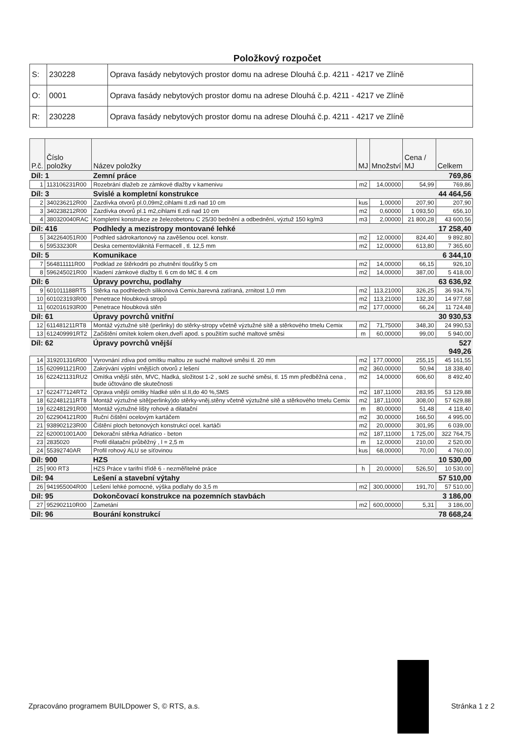Položkový rozpočet
| S: | 230228 | Oprava fasády nebytových prostor domu na adrese Dlouhá č.p. 4211 - 4217 ve Zlíně |
| O: | 0001 | Oprava fasády nebytových prostor domu na adrese Dlouhá č.p. 4211 - 4217 ve Zlíně |
| R: | 230228 | Oprava fasády nebytových prostor domu na adrese Dlouhá č.p. 4211 - 4217 ve Zlíně |
| P.č. | Číslo položky | Název položky | MJ | Množství | Cena / MJ | Celkem |
| --- | --- | --- | --- | --- | --- | --- |
| Díl: 1 | | Zemní práce | | | | 769,86 |
| 1 | 113106231R00 | Rozebrání dlažeb ze zámkové dlažby v kamenivu | m2 | 14,00000 | 54,99 | 769,86 |
| Díl: 3 | | Svislé a kompletní konstrukce | | | | 44 464,56 |
| 2 | 340236212R00 | Zazdívka otvorů pl.0,09m2,cihlami tl.zdi nad 10 cm | kus | 1,00000 | 207,90 | 207,90 |
| 3 | 340238212R00 | Zazdívka otvorů pl.1 m2,cihlami tl.zdi nad 10 cm | m2 | 0,60000 | 1 093,50 | 656,10 |
| 4 | 380320040RAC | Kompletní konstrukce ze železobetonu C 25/30 bednění a odbednění, výztuž 150 kg/m3 | m3 | 2,00000 | 21 800,28 | 43 600,56 |
| Díl: 416 | | Podhledy a mezistropy montované lehké | | | | 17 258,40 |
| 5 | 342264051R00 | Podhled sádrokartonový na zavěšenou ocel. konstr. | m2 | 12,00000 | 824,40 | 9 892,80 |
| 6 | 59533230R | Deska cementovláknitá Fermacell , tl. 12,5 mm | m2 | 12,00000 | 613,80 | 7 365,60 |
| Díl: 5 | | Komunikace | | | | 6 344,10 |
| 7 | 564811111R00 | Podklad ze štěrkodrti po zhutnění tloušťky 5 cm | m2 | 14,00000 | 66,15 | 926,10 |
| 8 | 596245021R00 | Kladení zámkové dlažby tl. 6 cm do MC tl. 4 cm | m2 | 14,00000 | 387,00 | 5 418,00 |
| Díl: 6 | | Úpravy povrchu, podlahy | | | | 63 636,92 |
| 9 | 601011188RT5 | Stěrka na podhledech silikonová Cemix,barevná zatíraná, zrnitost 1,0 mm | m2 | 113,21000 | 326,25 | 36 934,76 |
| 10 | 601023193R00 | Penetrace hloubková stropů | m2 | 113,21000 | 132,30 | 14 977,68 |
| 11 | 602016193R00 | Penetrace hloubková stěn | m2 | 177,00000 | 66,24 | 11 724,48 |
| Díl: 61 | | Úpravy povrchů vnitřní | | | | 30 930,53 |
| 12 | 611481211RT8 | Montáž výztužné sítě (perlinky) do stěrky-stropy včetně výztužné sítě a stěrkového tmelu Cemix | m2 | 71,75000 | 348,30 | 24 990,53 |
| 13 | 612409991RT2 | Začištění omítek kolem oken,dveří apod. s použitím suché maltové směsi | m | 60,00000 | 99,00 | 5 940,00 |
| Díl: 62 | | Úpravy povrchů vnější | | | | 527 949,26 |
| 14 | 319201316R00 | Vyrovnání zdiva pod omítku maltou ze suché maltové směsi tl. 20 mm | m2 | 177,00000 | 255,15 | 45 161,55 |
| 15 | 620991121R00 | Zakrývání výplní vnějších otvorů z lešení | m2 | 360,00000 | 50,94 | 18 338,40 |
| 16 | 622421131RU2 | Omítka vnější stěn, MVC, hladká, složitost 1-2 , sokl ze suché směsi, tl. 15 mm předběžná cena , bude účtováno dle skutečnosti | m2 | 14,00000 | 606,60 | 8 492,40 |
| 17 | 622477124RT2 | Oprava vnější omítky hladké stěn sl.II,do 40 %,SMS | m2 | 187,11000 | 283,95 | 53 129,88 |
| 18 | 622481211RT8 | Montáž výztužné sítě(perlinky)do stěrky-vněj.stěny včetně výztužné sítě a stěrkového tmelu Cemix | m2 | 187,11000 | 308,00 | 57 629,88 |
| 19 | 622481291R00 | Montáž výztužné lišty rohové a dilatační | m | 80,00000 | 51,48 | 4 118,40 |
| 20 | 622904121R00 | Ruční čištění ocelovým kartáčem | m2 | 30,00000 | 166,50 | 4 995,00 |
| 21 | 938902123R00 | Čištění ploch betonových konstrukcí ocel. kartáči | m2 | 20,00000 | 301,95 | 6 039,00 |
| 22 | 620001001A00 | Dekorační stěrka Adriatico - beton | m2 | 187,11000 | 1 725,00 | 322 764,75 |
| 23 | 2835020 | Profil dilatační průběžný , l = 2,5 m | m | 12,00000 | 210,00 | 2 520,00 |
| 24 | 55392740AR | Profil rohový ALU se síťovinou | kus | 68,00000 | 70,00 | 4 760,00 |
| Díl: 900 | | HZS | | | | 10 530,00 |
| 25 | 900 RT3 | HZS Práce v tarifní třídě 6 - nezměřitelné práce | h | 20,00000 | 526,50 | 10 530,00 |
| Díl: 94 | | Lešení a stavební výtahy | | | | 57 510,00 |
| 26 | 941955004R00 | Lešení lehké pomocné, výška podlahy do 3,5 m | m2 | 300,00000 | 191,70 | 57 510,00 |
| Díl: 95 | | Dokončovací konstrukce na pozemních stavbách | | | | 3 186,00 |
| 27 | 952902110R00 | Zametání | m2 | 600,00000 | 5,31 | 3 186,00 |
| Díl: 96 | | Bourání konstrukcí | | | | 78 668,24 |
Zpracováno programem BUILDpower S, © RTS, a.s. Stránka 1 z 2